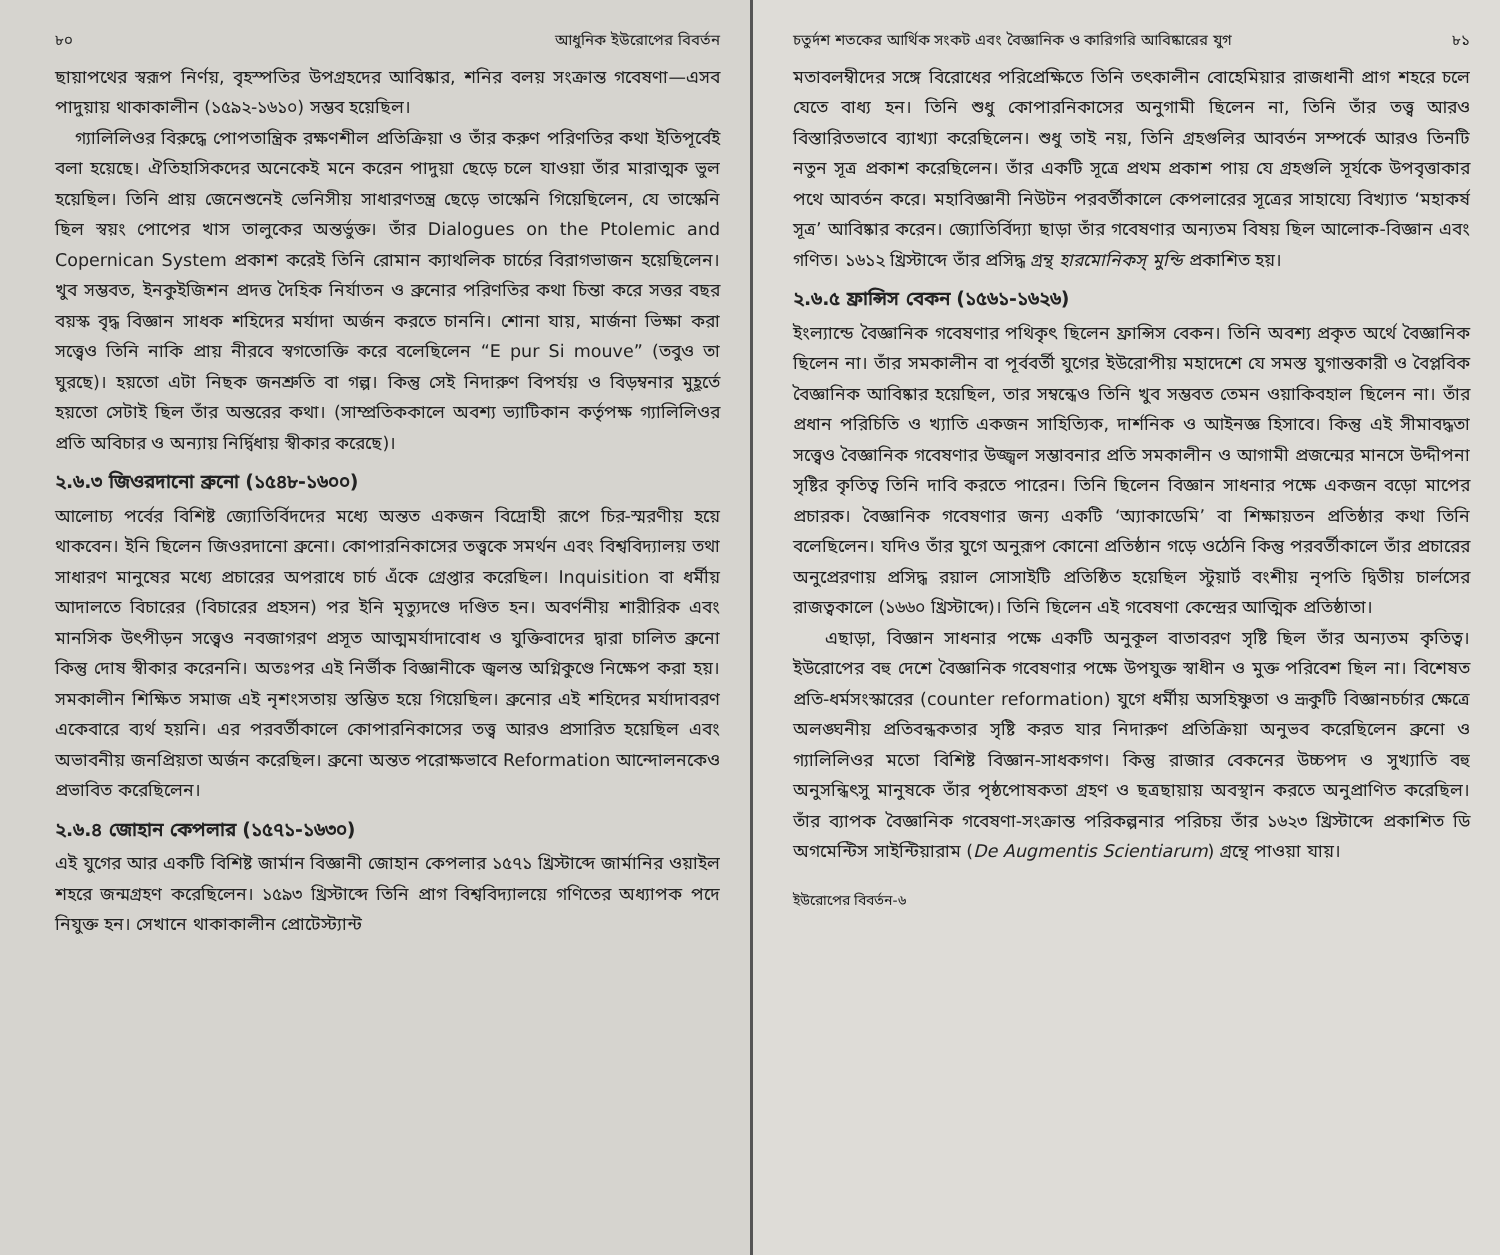৮০ আধুনিক ইউরোপের বিবর্তন
ছায়াপথের স্বরূপ নির্ণয়, বৃহস্পতির উপগ্রহদের আবিষ্কার, শনির বলয় সংক্রান্ত গবেষণা—এসব পাদুয়ায় থাকাকালীন (১৫৯২-১৬১০) সম্ভব হয়েছিল।
গ্যালিলিওর বিরুদ্ধে পোপতান্ত্রিক রক্ষণশীল প্রতিক্রিয়া ও তাঁর করুণ পরিণতির কথা ইতিপূর্বেই বলা হয়েছে। ঐতিহাসিকদের অনেকেই মনে করেন পাদুয়া ছেড়ে চলে যাওয়া তাঁর মারাত্মক ভুল হয়েছিল। তিনি প্রায় জেনেশুনেই ভেনিসীয় সাধারণতন্ত্র ছেড়ে তাস্কেনি গিয়েছিলেন, যে তাস্কেনি ছিল স্বয়ং পোপের খাস তালুকের অন্তর্ভুক্ত। তাঁর Dialogues on the Ptolemic and Copernican System প্রকাশ করেই তিনি রোমান ক্যাথলিক চার্চের বিরাগভাজন হয়েছিলেন। খুব সম্ভবত, ইনকুইজিশন প্রদত্ত দৈহিক নির্যাতন ও ব্রুনোর পরিণতির কথা চিন্তা করে সত্তর বছর বয়স্ক বৃদ্ধ বিজ্ঞান সাধক শহিদের মর্যাদা অর্জন করতে চাননি। শোনা যায়, মার্জনা ভিক্ষা করা সত্ত্বেও তিনি নাকি প্রায় নীরবে স্বগতোক্তি করে বলেছিলেন “E pur Si mouve” (তবুও তা ঘুরছে)। হয়তো এটা নিছক জনশ্রুতি বা গল্প। কিন্তু সেই নিদারুণ বিপর্যয় ও বিড়ম্বনার মুহূর্তে হয়তো সেটাই ছিল তাঁর অন্তরের কথা। (সাম্প্রতিককালে অবশ্য ভ্যাটিকান কর্তৃপক্ষ গ্যালিলিওর প্রতি অবিচার ও অন্যায় নির্দ্বিধায় স্বীকার করেছে)।
২.৬.৩ জিওরদানো ব্রুনো (১৫৪৮-১৬০০)
আলোচ্য পর্বের বিশিষ্ট জ্যোতির্বিদদের মধ্যে অন্তত একজন বিদ্রোহী রূপে চির-স্মরণীয় হয়ে থাকবেন। ইনি ছিলেন জিওরদানো ব্রুনো। কোপারনিকাসের তত্ত্বকে সমর্থন এবং বিশ্ববিদ্যালয় তথা সাধারণ মানুষের মধ্যে প্রচারের অপরাধে চার্চ এঁকে গ্রেপ্তার করেছিল। Inquisition বা ধর্মীয় আদালতে বিচারের (বিচারের প্রহসন) পর ইনি মৃত্যুদণ্ডে দণ্ডিত হন। অবর্ণনীয় শারীরিক এবং মানসিক উৎপীড়ন সত্ত্বেও নবজাগরণ প্রসূত আত্মমর্যাদাবোধ ও যুক্তিবাদের দ্বারা চালিত ব্রুনো কিন্তু দোষ স্বীকার করেননি। অতঃপর এই নির্ভীক বিজ্ঞানীকে জ্বলন্ত অগ্নিকুণ্ডে নিক্ষেপ করা হয়। সমকালীন শিক্ষিত সমাজ এই নৃশংসতায় স্তম্ভিত হয়ে গিয়েছিল। ব্রুনোর এই শহিদের মর্যাদাবরণ একেবারে ব্যর্থ হয়নি। এর পরবর্তীকালে কোপারনিকাসের তত্ত্ব আরও প্রসারিত হয়েছিল এবং অভাবনীয় জনপ্রিয়তা অর্জন করেছিল। ব্রুনো অন্তত পরোক্ষভাবে Reformation আন্দোলনকেও প্রভাবিত করেছিলেন।
২.৬.৪ জোহান কেপলার (১৫৭১-১৬৩০)
এই যুগের আর একটি বিশিষ্ট জার্মান বিজ্ঞানী জোহান কেপলার ১৫৭১ খ্রিস্টাব্দে জার্মানির ওয়াইল শহরে জন্মগ্রহণ করেছিলেন। ১৫৯৩ খ্রিস্টাব্দে তিনি প্রাগ বিশ্ববিদ্যালয়ে গণিতের অধ্যাপক পদে নিযুক্ত হন। সেখানে থাকাকালীন প্রোটেস্ট্যান্ট
চতুর্দশ শতকের আর্থিক সংকট এবং বৈজ্ঞানিক ও কারিগরি আবিষ্কারের যুগ ৮১
মতাবলম্বীদের সঙ্গে বিরোধের পরিপ্রেক্ষিতে তিনি তৎকালীন বোহেমিয়ার রাজধানী প্রাগ শহরে চলে যেতে বাধ্য হন। তিনি শুধু কোপারনিকাসের অনুগামী ছিলেন না, তিনি তাঁর তত্ত্ব আরও বিস্তারিতভাবে ব্যাখ্যা করেছিলেন। শুধু তাই নয়, তিনি গ্রহগুলির আবর্তন সম্পর্কে আরও তিনটি নতুন সূত্র প্রকাশ করেছিলেন। তাঁর একটি সূত্রে প্রথম প্রকাশ পায় যে গ্রহগুলি সূর্যকে উপবৃত্তাকার পথে আবর্তন করে। মহাবিজ্ঞানী নিউটন পরবর্তীকালে কেপলারের সূত্রের সাহায্যে বিখ্যাত ‘মহাকর্ষ সূত্র’ আবিষ্কার করেন। জ্যোতির্বিদ্যা ছাড়া তাঁর গবেষণার অন্যতম বিষয় ছিল আলোক-বিজ্ঞান এবং গণিত। ১৬১২ খ্রিস্টাব্দে তাঁর প্রসিদ্ধ গ্রন্থ হারমোনিকস্ মুন্ডি প্রকাশিত হয়।
২.৬.৫ ফ্রান্সিস বেকন (১৫৬১-১৬২৬)
ইংল্যান্ডে বৈজ্ঞানিক গবেষণার পথিকৃৎ ছিলেন ফ্রান্সিস বেকন। তিনি অবশ্য প্রকৃত অর্থে বৈজ্ঞানিক ছিলেন না। তাঁর সমকালীন বা পূর্ববর্তী যুগের ইউরোপীয় মহাদেশে যে সমস্ত যুগান্তকারী ও বৈপ্লবিক বৈজ্ঞানিক আবিষ্কার হয়েছিল, তার সম্বন্ধেও তিনি খুব সম্ভবত তেমন ওয়াকিবহাল ছিলেন না। তাঁর প্রধান পরিচিতি ও খ্যাতি একজন সাহিত্যিক, দার্শনিক ও আইনজ্ঞ হিসাবে। কিন্তু এই সীমাবদ্ধতা সত্ত্বেও বৈজ্ঞানিক গবেষণার উজ্জ্বল সম্ভাবনার প্রতি সমকালীন ও আগামী প্রজন্মের মানসে উদ্দীপনা সৃষ্টির কৃতিত্ব তিনি দাবি করতে পারেন। তিনি ছিলেন বিজ্ঞান সাধনার পক্ষে একজন বড়ো মাপের প্রচারক। বৈজ্ঞানিক গবেষণার জন্য একটি ‘অ্যাকাডেমি’ বা শিক্ষায়তন প্রতিষ্ঠার কথা তিনি বলেছিলেন। যদিও তাঁর যুগে অনুরূপ কোনো প্রতিষ্ঠান গড়ে ওঠেনি কিন্তু পরবর্তীকালে তাঁর প্রচারের অনুপ্রেরণায় প্রসিদ্ধ রয়াল সোসাইটি প্রতিষ্ঠিত হয়েছিল স্টুয়ার্ট বংশীয় নৃপতি দ্বিতীয় চার্লসের রাজত্বকালে (১৬৬০ খ্রিস্টাব্দে)। তিনি ছিলেন এই গবেষণা কেন্দ্রের আত্মিক প্রতিষ্ঠাতা।
এছাড়া, বিজ্ঞান সাধনার পক্ষে একটি অনুকূল বাতাবরণ সৃষ্টি ছিল তাঁর অন্যতম কৃতিত্ব। ইউরোপের বহু দেশে বৈজ্ঞানিক গবেষণার পক্ষে উপযুক্ত স্বাধীন ও মুক্ত পরিবেশ ছিল না। বিশেষত প্রতি-ধর্মসংস্কারের (counter reformation) যুগে ধর্মীয় অসহিষ্ণুতা ও ভ্রূকুটি বিজ্ঞানচর্চার ক্ষেত্রে অলঙ্ঘনীয় প্রতিবন্ধকতার সৃষ্টি করত যার নিদারুণ প্রতিক্রিয়া অনুভব করেছিলেন ব্রুনো ও গ্যালিলিওর মতো বিশিষ্ট বিজ্ঞান-সাধকগণ। কিন্তু রাজার বেকনের উচ্চপদ ও সুখ্যাতি বহু অনুসন্ধিৎসু মানুষকে তাঁর পৃষ্ঠপোষকতা গ্রহণ ও ছত্রছায়ায় অবস্থান করতে অনুপ্রাণিত করেছিল। তাঁর ব্যাপক বৈজ্ঞানিক গবেষণা-সংক্রান্ত পরিকল্পনার পরিচয় তাঁর ১৬২৩ খ্রিস্টাব্দে প্রকাশিত ডি অগমেন্টিস সাইন্টিয়ারাম (De Augmentis Scientiarum) গ্রন্থে পাওয়া যায়।
ইউরোপের বিবর্তন-৬